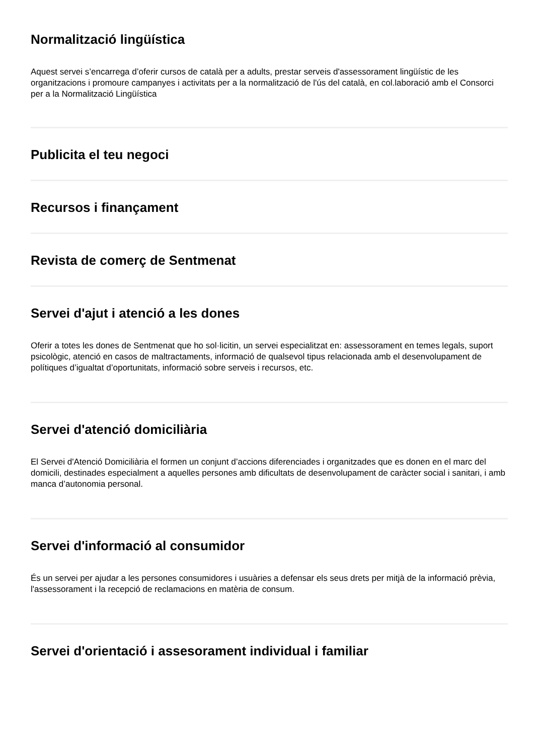Normalització lingüística
Aquest servei s’encarrega d’oferir cursos de català per a adults, prestar serveis d'assessorament lingüístic de les organitzacions i promoure campanyes i activitats per a la normalització de l'ús del català, en col.laboració amb el Consorci per a la Normalització Lingüística
Publicita el teu negoci
Recursos i finançament
Revista de comerç de Sentmenat
Servei d'ajut i atenció a les dones
Oferir a totes les dones de Sentmenat que ho sol·licitin, un servei especialitzat en: assessorament en temes legals, suport psicològic, atenció en casos de maltractaments, informació de qualsevol tipus relacionada amb el desenvolupament de polítiques d’igualtat d’oportunitats, informació sobre serveis i recursos, etc.
Servei d'atenció domiciliària
El Servei d'Atenció Domiciliària el formen un conjunt d’accions diferenciades i organitzades que es donen en el marc del domicili, destinades especialment a aquelles persones amb dificultats de desenvolupament de caràcter social i sanitari, i amb manca d’autonomia personal.
Servei d'informació al consumidor
És un servei per ajudar a les persones consumidores i usuàries a defensar els seus drets per mitjà de la informació prèvia, l'assessorament i la recepció de reclamacions en matèria de consum.
Servei d'orientació i assesorament individual i familiar